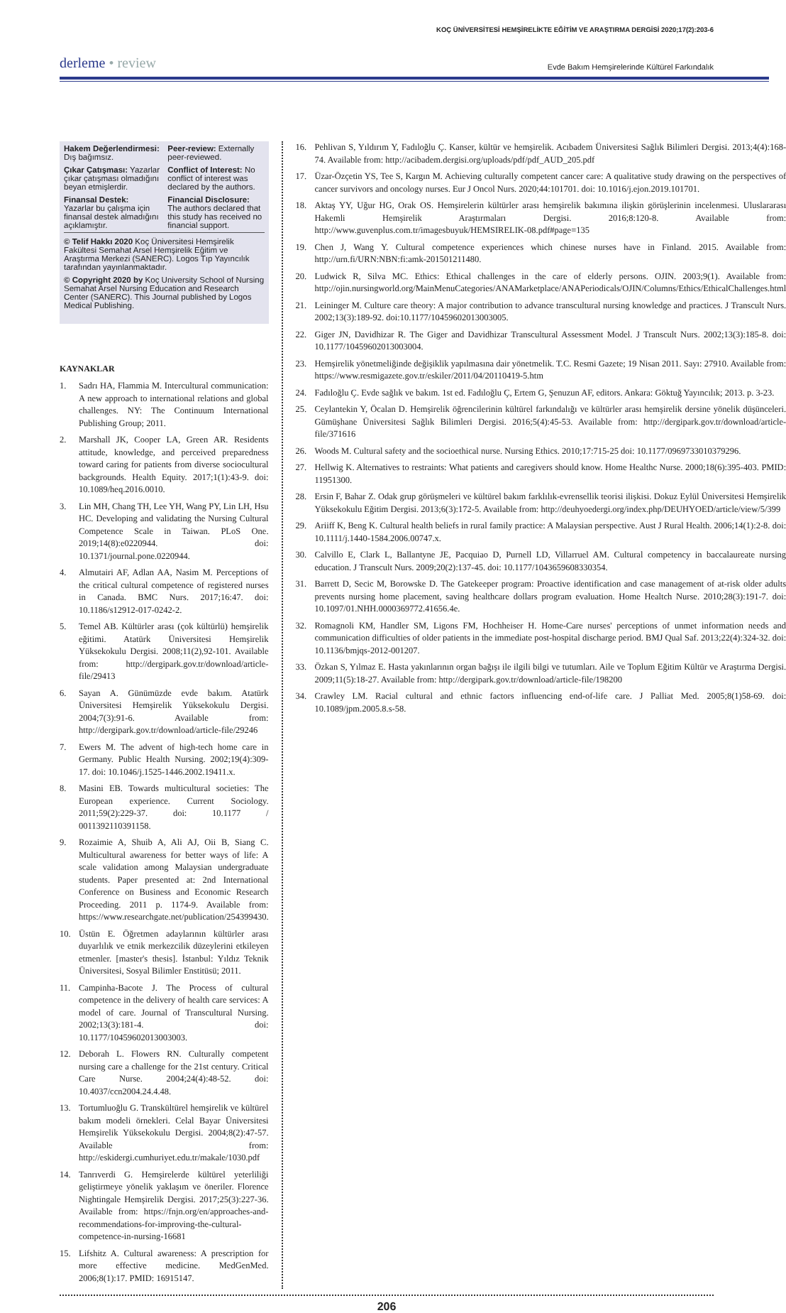KOÇ ÜNİVERSİTESİ HEMŞİRELİKTE EĞİTİM VE ARAŞTIRMA DERGİSİ 2020;17(2):203-6
derleme • review
Evde Bakım Hemşirelerinde Kültürel Farkındalık
Hakem Değerlendirmesi: Dış bağımsız.
Peer-review: Externally peer-reviewed.
Çıkar Çatışması: Yazarlar çıkar çatışması olmadığını beyan etmişlerdir.
Conflict of Interest: No conflict of interest was declared by the authors.
Finansal Destek: Yazarlar bu çalışma için finansal destek almadığını açıklamıştır.
Financial Disclosure: The authors declared that this study has received no financial support.
© Telif Hakkı 2020 Koç Üniversitesi Hemşirelik Fakültesi Semahat Arsel Hemşirelik Eğitim ve Araştırma Merkezi (SANERC). Logos Tıp Yayıncılık tarafından yayınlanmaktadır.
© Copyright 2020 by Koç University School of Nursing Semahat Arsel Nursing Education and Research Center (SANERC). This Journal published by Logos Medical Publishing.
KAYNAKLAR
1. Sadrı HA, Flammia M. Intercultural communication: A new approach to international relations and global challenges. NY: The Continuum International Publishing Group; 2011.
2. Marshall JK, Cooper LA, Green AR. Residents attitude, knowledge, and perceived preparedness toward caring for patients from diverse sociocultural backgrounds. Health Equity. 2017;1(1):43-9. doi: 10.1089/heq.2016.0010.
3. Lin MH, Chang TH, Lee YH, Wang PY, Lin LH, Hsu HC. Developing and validating the Nursing Cultural Competence Scale in Taiwan. PLoS One. 2019;14(8):e0220944. doi: 10.1371/journal.pone.0220944.
4. Almutairi AF, Adlan AA, Nasim M. Perceptions of the critical cultural competence of registered nurses in Canada. BMC Nurs. 2017;16:47. doi: 10.1186/s12912-017-0242-2.
5. Temel AB. Kültürler arası (çok kültürlü) hemşirelik eğitimi. Atatürk Üniversitesi Hemşirelik Yüksekokulu Dergisi. 2008;11(2),92-101. Available from: http://dergipark.gov.tr/download/article-file/29413
6. Sayan A. Günümüzde evde bakım. Atatürk Üniversitesi Hemşirelik Yüksekokulu Dergisi. 2004;7(3):91-6. Available from: http://dergipark.gov.tr/download/article-file/29246
7. Ewers M. The advent of high-tech home care in Germany. Public Health Nursing. 2002;19(4):309-17. doi: 10.1046/j.1525-1446.2002.19411.x.
8. Masini EB. Towards multicultural societies: The European experience. Current Sociology. 2011;59(2):229-37. doi: 10.1177 / 0011392110391158.
9. Rozaimie A, Shuib A, Ali AJ, Oii B, Siang C. Multicultural awareness for better ways of life: A scale validation among Malaysian undergraduate students. Paper presented at: 2nd International Conference on Business and Economic Research Proceeding. 2011 p. 1174-9. Available from: https://www.researchgate.net/publication/254399430.
10. Üstün E. Öğretmen adaylarının kültürler arası duyarlılık ve etnik merkezcilik düzeylerini etkileyen etmenler. [master's thesis]. İstanbul: Yıldız Teknik Üniversitesi, Sosyal Bilimler Enstitüsü; 2011.
11. Campinha-Bacote J. The Process of cultural competence in the delivery of health care services: A model of care. Journal of Transcultural Nursing. 2002;13(3):181-4. doi: 10.1177/10459602013003003.
12. Deborah L. Flowers RN. Culturally competent nursing care a challenge for the 21st century. Critical Care Nurse. 2004;24(4):48-52. doi: 10.4037/ccn2004.24.4.48.
13. Tortumluoğlu G. Transkültürel hemşirelik ve kültürel bakım modeli örnekleri. Celal Bayar Üniversitesi Hemşirelik Yüksekokulu Dergisi. 2004;8(2):47-57. Available from: http://eskidergi.cumhuriyet.edu.tr/makale/1030.pdf
14. Tanrıverdi G. Hemşirelerde kültürel yeterliliği geliştirmeye yönelik yaklaşım ve öneriler. Florence Nightingale Hemşirelik Dergisi. 2017;25(3):227-36. Available from: https://fnjn.org/en/approaches-and-recommendations-for-improving-the-cultural-competence-in-nursing-16681
15. Lifshitz A. Cultural awareness: A prescription for more effective medicine. MedGenMed. 2006;8(1):17. PMID: 16915147.
16. Pehlivan S, Yıldırım Y, Fadıloğlu Ç. Kanser, kültür ve hemşirelik. Acıbadem Üniversitesi Sağlık Bilimleri Dergisi. 2013;4(4):168-74. Available from: http://acibadem.dergisi.org/uploads/pdf/pdf_AUD_205.pdf
17. Üzar-Özçetin YS, Tee S, Kargın M. Achieving culturally competent cancer care: A qualitative study drawing on the perspectives of cancer survivors and oncology nurses. Eur J Oncol Nurs. 2020;44:101701. doi: 10.1016/j.ejon.2019.101701.
18. Aktaş YY, Uğur HG, Orak OS. Hemşirelerin kültürler arası hemşirelik bakımına ilişkin görüşlerinin incelenmesi. Uluslararası Hakemli Hemşirelik Araştırmaları Dergisi. 2016;8:120-8. Available from: http://www.guvenplus.com.tr/imagesbuyuk/HEMSIRELIK-08.pdf#page=135
19. Chen J, Wang Y. Cultural competence experiences which chinese nurses have in Finland. 2015. Available from: http://urn.fi/URN:NBN:fi:amk-201501211480.
20. Ludwick R, Silva MC. Ethics: Ethical challenges in the care of elderly persons. OJIN. 2003;9(1). Available from: http://ojin.nursingworld.org/MainMenuCategories/ANAMarketplace/ANAPeriodicals/OJIN/Columns/Ethics/EthicalChallenges.html
21. Leininger M. Culture care theory: A major contribution to advance transcultural nursing knowledge and practices. J Transcult Nurs. 2002;13(3):189-92. doi:10.1177/10459602013003005.
22. Giger JN, Davidhizar R. The Giger and Davidhizar Transcultural Assessment Model. J Transcult Nurs. 2002;13(3):185-8. doi: 10.1177/10459602013003004.
23. Hemşirelik yönetmeliğinde değişiklik yapılmasına dair yönetmelik. T.C. Resmi Gazete; 19 Nisan 2011. Sayı: 27910. Available from: https://www.resmigazete.gov.tr/eskiler/2011/04/20110419-5.htm
24. Fadıloğlu Ç. Evde sağlık ve bakım. 1st ed. Fadıloğlu Ç, Ertem G, Şenuzun AF, editors. Ankara: Göktuğ Yayıncılık; 2013. p. 3-23.
25. Ceylantekin Y, Öcalan D. Hemşirelik öğrencilerinin kültürel farkındalığı ve kültürler arası hemşirelik dersine yönelik düşünceleri. Gümüşhane Üniversitesi Sağlık Bilimleri Dergisi. 2016;5(4):45-53. Available from: http://dergipark.gov.tr/download/article-file/371616
26. Woods M. Cultural safety and the socioethical nurse. Nursing Ethics. 2010;17:715-25 doi: 10.1177/0969733010379296.
27. Hellwig K. Alternatives to restraints: What patients and caregivers should know. Home Healthc Nurse. 2000;18(6):395-403. PMID: 11951300.
28. Ersin F, Bahar Z. Odak grup görüşmeleri ve kültürel bakım farklılık-evrensellik teorisi ilişkisi. Dokuz Eylül Üniversitesi Hemşirelik Yüksekokulu Eğitim Dergisi. 2013;6(3):172-5. Available from: http://deuhyoedergi.org/index.php/DEUHYOED/article/view/5/399
29. Ariiff K, Beng K. Cultural health beliefs in rural family practice: A Malaysian perspective. Aust J Rural Health. 2006;14(1):2-8. doi: 10.1111/j.1440-1584.2006.00747.x.
30. Calvillo E, Clark L, Ballantyne JE, Pacquiao D, Purnell LD, Villarruel AM. Cultural competency in baccalaureate nursing education. J Transcult Nurs. 2009;20(2):137-45. doi: 10.1177/1043659608330354.
31. Barrett D, Secic M, Borowske D. The Gatekeeper program: Proactive identification and case management of at-risk older adults prevents nursing home placement, saving healthcare dollars program evaluation. Home Healtch Nurse. 2010;28(3):191-7. doi: 10.1097/01.NHH.0000369772.41656.4e.
32. Romagnoli KM, Handler SM, Ligons FM, Hochheiser H. Home-Care nurses' perceptions of unmet information needs and communication difficulties of older patients in the immediate post-hospital discharge period. BMJ Qual Saf. 2013;22(4):324-32. doi: 10.1136/bmjqs-2012-001207.
33. Özkan S, Yılmaz E. Hasta yakınlarının organ bağışı ile ilgili bilgi ve tutumları. Aile ve Toplum Eğitim Kültür ve Araştırma Dergisi. 2009;11(5):18-27. Available from: http://dergipark.gov.tr/download/article-file/198200
34. Crawley LM. Racial cultural and ethnic factors influencing end-of-life care. J Palliat Med. 2005;8(1)58-69. doi: 10.1089/jpm.2005.8.s-58.
206